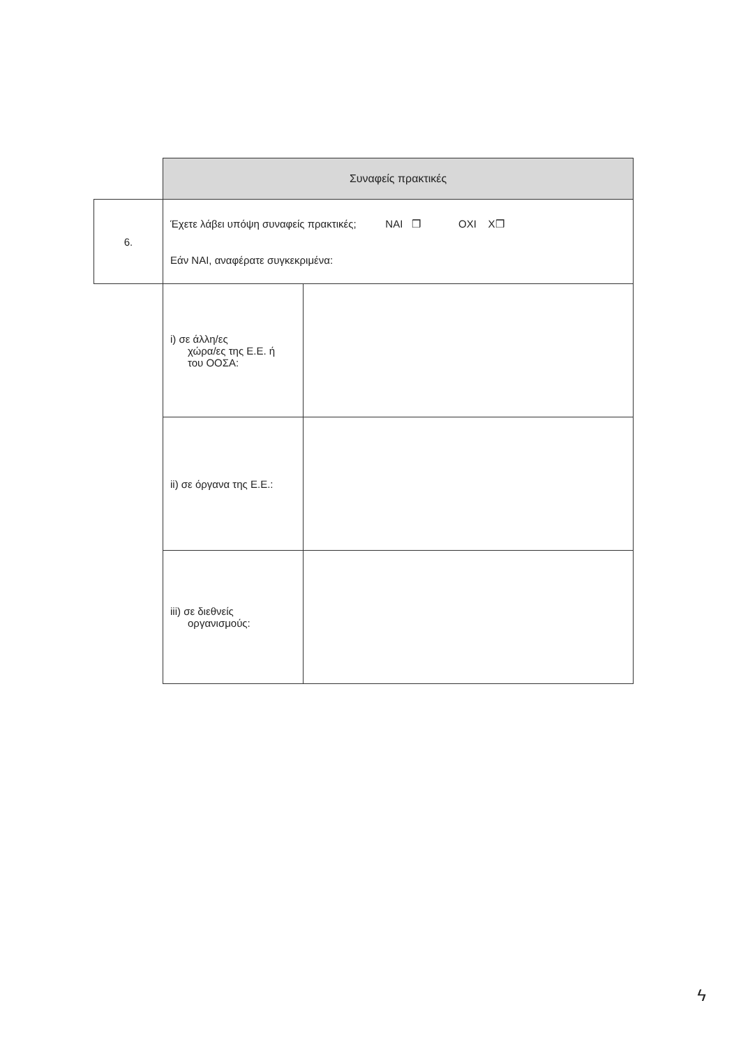| | Συναφείς πρακτικές | |
| 6. | Έχετε λάβει υπόψη συναφείς πρακτικές; ΝΑΙ ❒ ΟΧΙ Χ❒ Εάν ΝΑΙ, αναφέρατε συγκεκριμένα: | |
| | i) σε άλλη/ες χώρα/ες της Ε.Ε. ή του ΟΟΣΑ: | |
| | ii) σε όργανα της Ε.Ε.: | |
| | iii) σε διεθνείς οργανισμούς: | |
ϟ